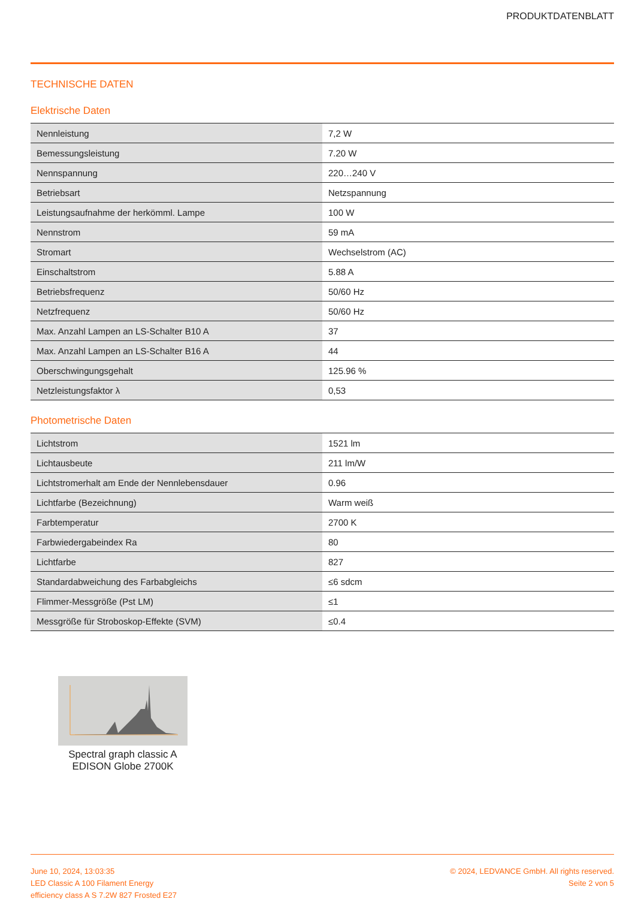PRODUKTDATENBLATT
TECHNISCHE DATEN
Elektrische Daten
| Nennleistung | 7,2 W |
| Bemessungsleistung | 7.20 W |
| Nennspannung | 220…240 V |
| Betriebsart | Netzspannung |
| Leistungsaufnahme der herkömml. Lampe | 100 W |
| Nennstrom | 59 mA |
| Stromart | Wechselstrom (AC) |
| Einschaltstrom | 5.88 A |
| Betriebsfrequenz | 50/60 Hz |
| Netzfrequenz | 50/60 Hz |
| Max. Anzahl Lampen an LS-Schalter B10 A | 37 |
| Max. Anzahl Lampen an LS-Schalter B16 A | 44 |
| Oberschwingungsgehalt | 125.96 % |
| Netzleistungsfaktor λ | 0,53 |
Photometrische Daten
| Lichtstrom | 1521 lm |
| Lichtausbeute | 211 lm/W |
| Lichtstromerhalt am Ende der Nennlebensdauer | 0.96 |
| Lichtfarbe (Bezeichnung) | Warm weiß |
| Farbtemperatur | 2700 K |
| Farbwiedergabeindex Ra | 80 |
| Lichtfarbe | 827 |
| Standardabweichung des Farbabgleichs | ≤6 sdcm |
| Flimmer-Messgröße (Pst LM) | ≤1 |
| Messgröße für Stroboskop-Effekte (SVM) | ≤0.4 |
Spectral graph classic A EDISON Globe 2700K
June 10, 2024, 13:03:35
LED Classic A 100 Filament Energy
efficiency class A S 7.2W 827 Frosted E27
© 2024, LEDVANCE GmbH. All rights reserved.
Seite 2 von 5